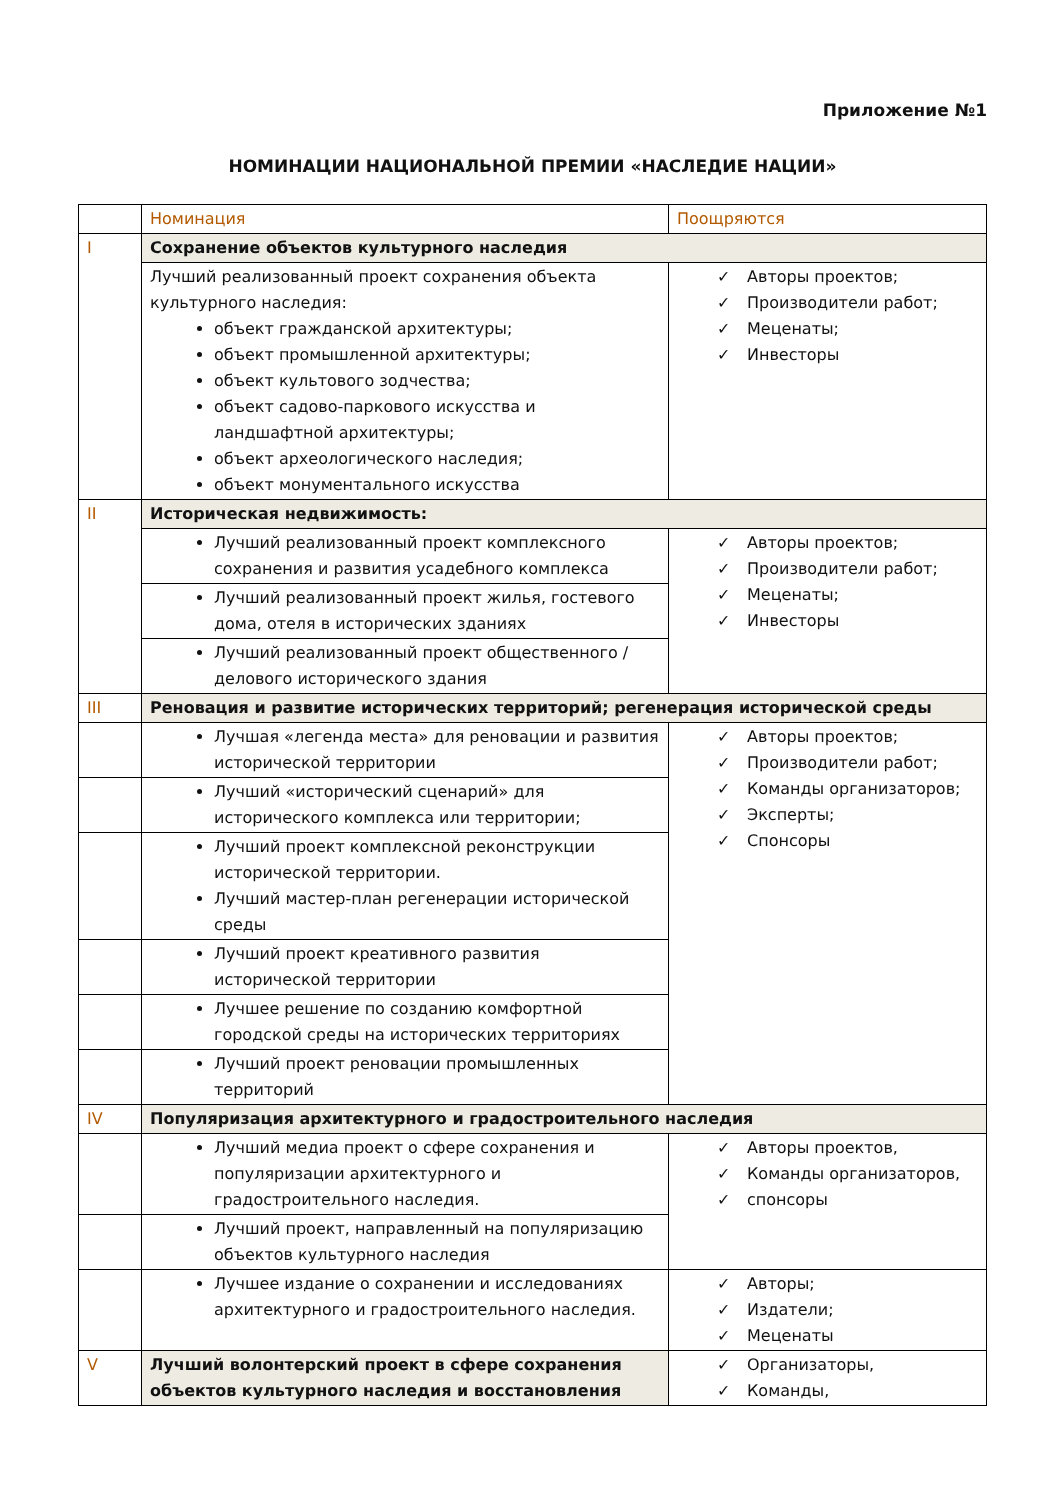Приложение №1
НОМИНАЦИИ НАЦИОНАЛЬНОЙ ПРЕМИИ «НАСЛЕДИЕ НАЦИИ»
| | Номинация | Поощряются |
| I | Сохранение объектов культурного наследия | |
| | Лучший реализованный проект сохранения объекта культурного наследия: объект гражданской архитектуры; объект промышленной архитектуры; объект культового зодчества; объект садово-паркового искусства и ландшафтной архитектуры; объект археологического наследия; объект монументального искусства | ✓ Авторы проектов; ✓ Производители работ; ✓ Меценаты; ✓ Инвесторы |
| II | Историческая недвижимость: | |
| | Лучший реализованный проект комплексного сохранения и развития усадебного комплекса | ✓ Авторы проектов; ✓ Производители работ; ✓ Меценаты; ✓ Инвесторы |
| | Лучший реализованный проект жилья, гостевого дома, отеля в исторических зданиях | |
| | Лучший реализованный проект общественного / делового исторического здания | |
| III | Реновация и развитие исторических территорий; регенерация исторической среды | |
| | Лучшая «легенда места» для реновации и развития исторической территории | ✓ Авторы проектов; ✓ Производители работ; ✓ Команды организаторов; ✓ Эксперты; ✓ Спонсоры |
| | Лучший «исторический сценарий» для исторического комплекса или территории; | |
| | Лучший проект комплексной реконструкции исторической территории. Лучший мастер-план регенерации исторической среды | |
| | Лучший проект креативного развития исторической территории | |
| | Лучшее решение по созданию комфортной городской среды на исторических территориях | |
| | Лучший проект реновации промышленных территорий | |
| IV | Популяризация архитектурного и градостроительного наследия | |
| | Лучший медиа проект о сфере сохранения и популяризации архитектурного и градостроительного наследия. | ✓ Авторы проектов, ✓ Команды организаторов, ✓ спонсоры |
| | Лучший проект, направленный на популяризацию объектов культурного наследия | |
| | Лучшее издание о сохранении и исследованиях архитектурного и градостроительного наследия. | ✓ Авторы; ✓ Издатели; ✓ Меценаты |
| V | Лучший волонтерский проект в сфере сохранения объектов культурного наследия и восстановления | ✓ Организаторы, ✓ Команды, |